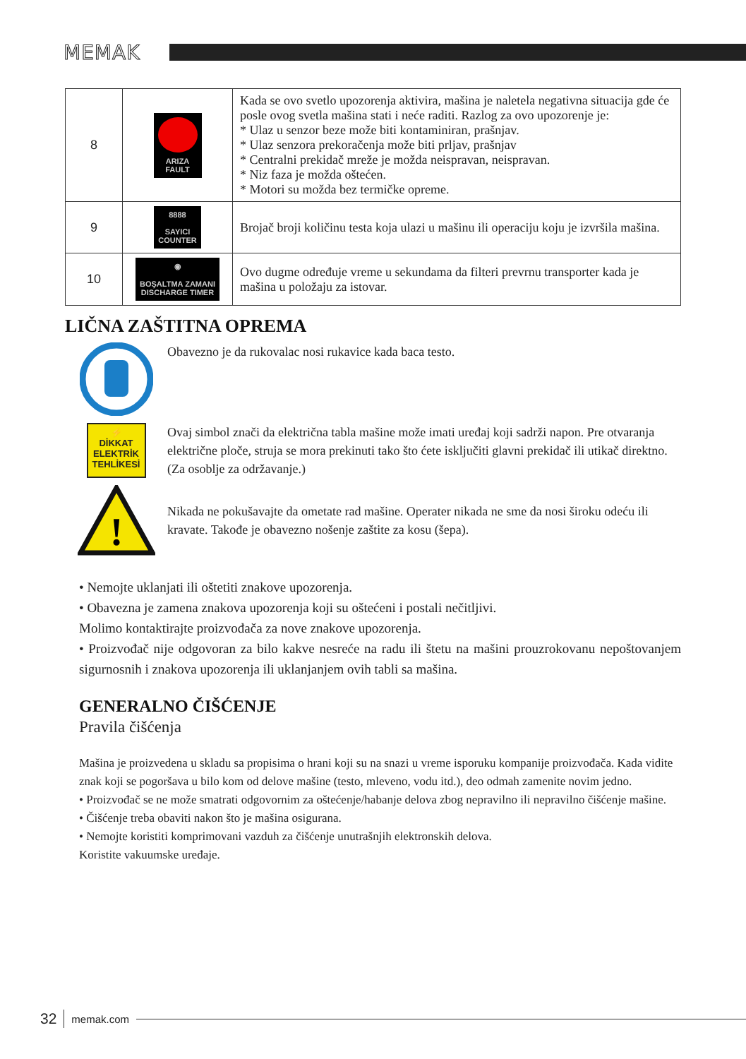MEMAK
| 8 | ARIZA FAULT | Kada se ovo svetlo upozorenja aktivira, mašina je naletela negativna situacija gde će posle ovog svetla mašina stati i neće raditi. Razlog za ovo upozorenje je: * Ulaz u senzor beze može biti kontaminiran, prašnjav. * Ulaz senzora prekoračenja može biti prljav, prašnjav * Centralni prekidač mreže je možda neispravan, neispravan. * Niz faza je možda oštećen. * Motori su možda bez termičke opreme. |
| 9 | 8888 SAYICI COUNTER | Brojač broji količinu testa koja ulazi u mašinu ili operaciju koju je izvršila mašina. |
| 10 | ◉ BOŞALTMA ZAMANI DISCHARGE TIMER | Ovo dugme određuje vreme u sekundama da filteri prevrnu transporter kada je mašina u položaju za istovar. |
LIČNA ZAŠTITNA OPREMA
Obavezno je da rukovalac nosi rukavice kada baca testo.
⚡
DİKKAT
ELEKTRİK
TEHLİKESİ
Ovaj simbol znači da električna tabla mašine može imati uređaj koji sadrži napon. Pre otvaranja električne ploče, struja se mora prekinuti tako što ćete isključiti glavni prekidač ili utikač direktno. (Za osoblje za održavanje.)
!
Nikada ne pokušavajte da ometate rad mašine. Operater nikada ne sme da nosi široku odeću ili kravate. Takođe je obavezno nošenje zaštite za kosu (šepa).
• Nemojte uklanjati ili oštetiti znakove upozorenja.
• Obavezna je zamena znakova upozorenja koji su oštećeni i postali nečitljivi.
Molimo kontaktirajte proizvođača za nove znakove upozorenja.
• Proizvođač nije odgovoran za bilo kakve nesreće na radu ili štetu na mašini prouzrokovanu nepoštovanjem sigurnosnih i znakova upozorenja ili uklanjanjem ovih tabli sa mašina.
GENERALNO ČIŠĆENJE
Pravila čišćenja
Mašina je proizvedena u skladu sa propisima o hrani koji su na snazi u vreme isporuku kompanije proizvođača. Kada vidite znak koji se pogoršava u bilo kom od delove mašine (testo, mleveno, vodu itd.), deo odmah zamenite novim jedno.
• Proizvođač se ne može smatrati odgovornim za oštećenje/habanje delova zbog nepravilno ili nepravilno čišćenje mašine.
• Čišćenje treba obaviti nakon što je mašina osigurana.
• Nemojte koristiti komprimovani vazduh za čišćenje unutrašnjih elektronskih delova.
Koristite vakuumske uređaje.
32 memak.com